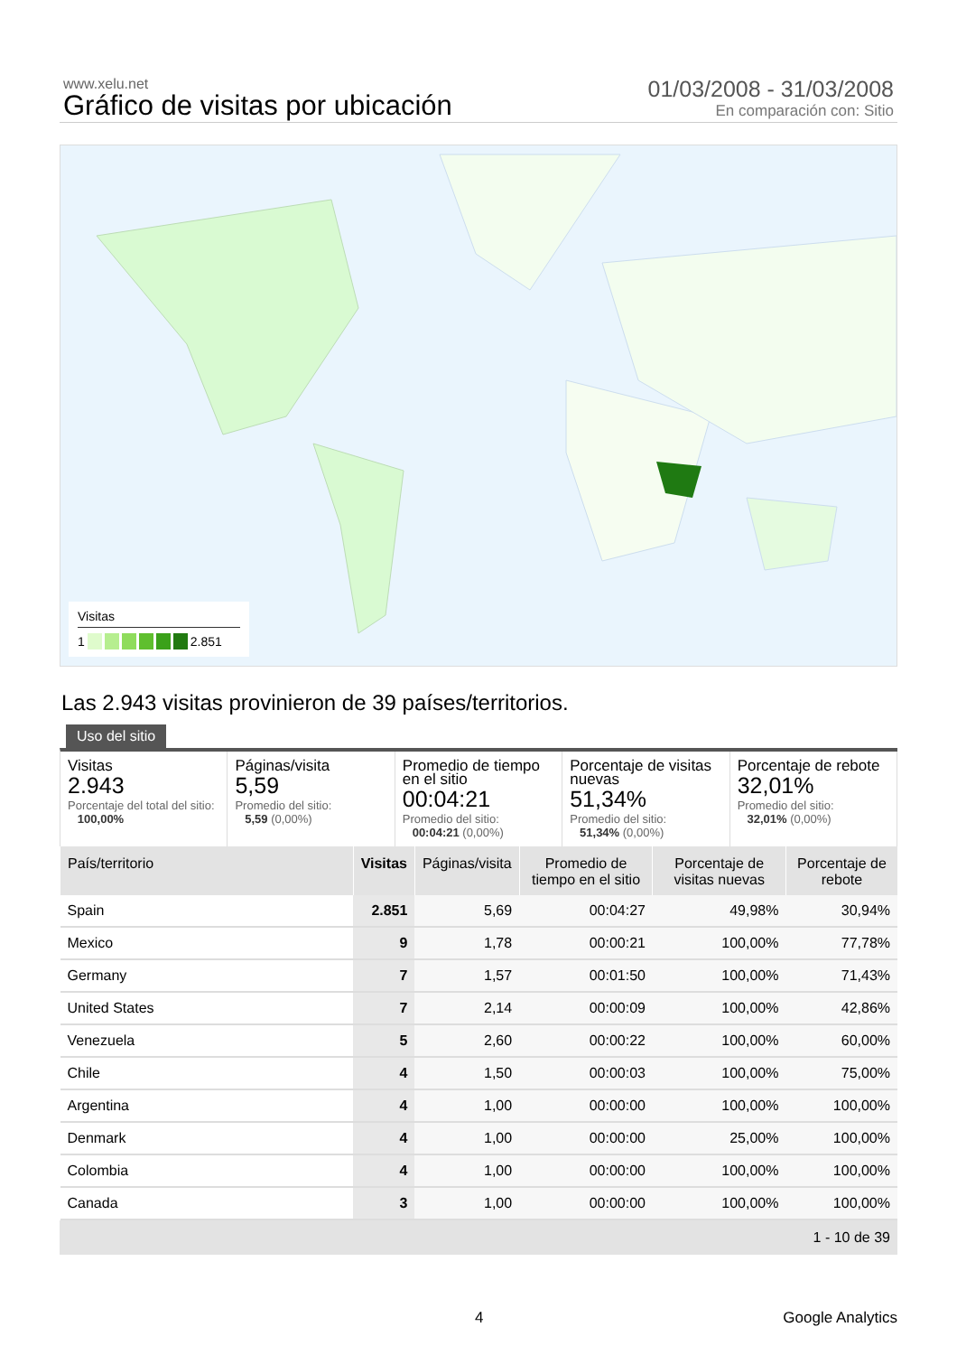www.xelu.net
Gráfico de visitas por ubicación
01/03/2008 - 31/03/2008
En comparación con: Sitio
Visitas
1 2.851
Las 2.943 visitas provinieron de 39 países/territorios.
Uso del sitio
Visitas
2.943
Porcentaje del total del sitio:
100,00%
Páginas/visita
5,59
Promedio del sitio:
5,59 (0,00%)
Promedio de tiempo en el sitio
00:04:21
Promedio del sitio:
00:04:21 (0,00%)
Porcentaje de visitas nuevas
51,34%
Promedio del sitio:
51,34% (0,00%)
Porcentaje de rebote
32,01%
Promedio del sitio:
32,01% (0,00%)
| País/territorio | Visitas | Páginas/visita | Promedio de tiempo en el sitio | Porcentaje de visitas nuevas | Porcentaje de rebote |
| --- | --- | --- | --- | --- | --- |
| Spain | 2.851 | 5,69 | 00:04:27 | 49,98% | 30,94% |
| Mexico | 9 | 1,78 | 00:00:21 | 100,00% | 77,78% |
| Germany | 7 | 1,57 | 00:01:50 | 100,00% | 71,43% |
| United States | 7 | 2,14 | 00:00:09 | 100,00% | 42,86% |
| Venezuela | 5 | 2,60 | 00:00:22 | 100,00% | 60,00% |
| Chile | 4 | 1,50 | 00:00:03 | 100,00% | 75,00% |
| Argentina | 4 | 1,00 | 00:00:00 | 100,00% | 100,00% |
| Denmark | 4 | 1,00 | 00:00:00 | 25,00% | 100,00% |
| Colombia | 4 | 1,00 | 00:00:00 | 100,00% | 100,00% |
| Canada | 3 | 1,00 | 00:00:00 | 100,00% | 100,00% |
1 - 10 de 39
4 Google Analytics